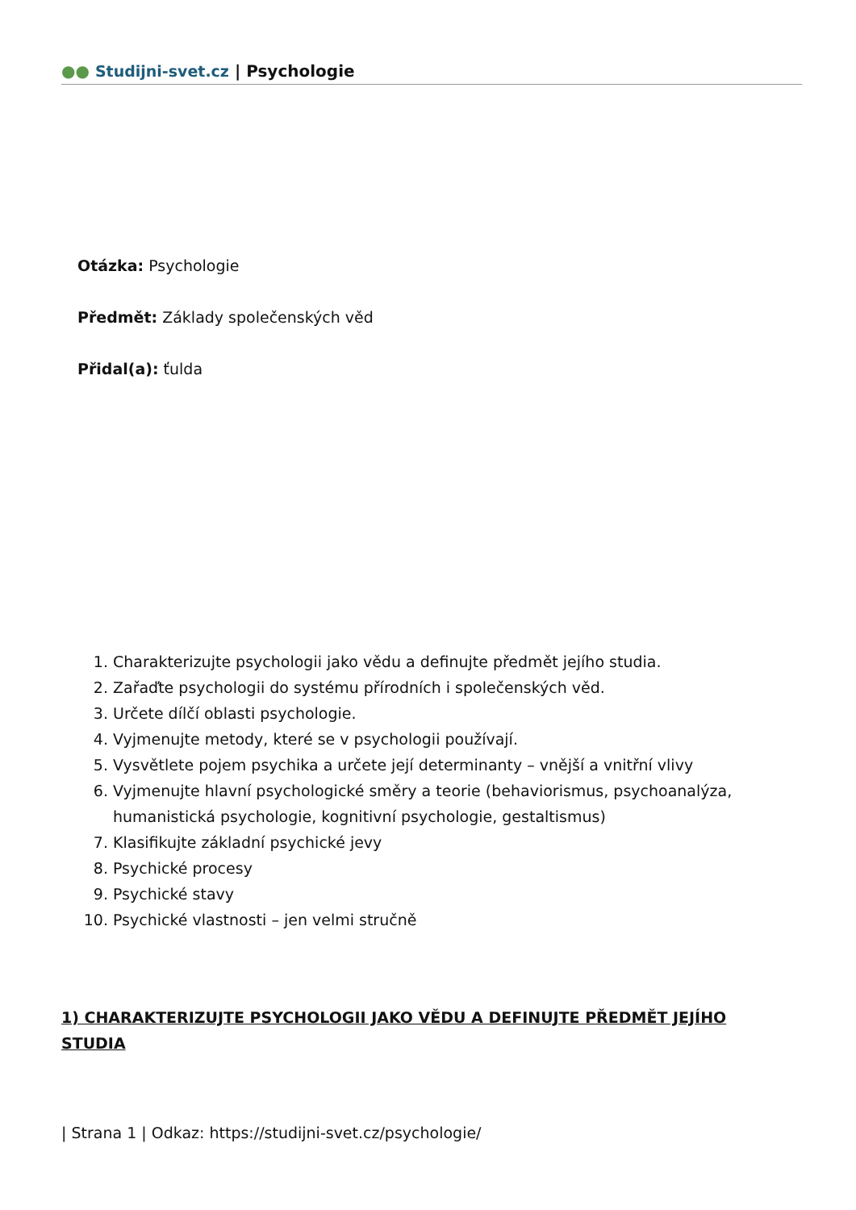●● Studijni-svet.cz | Psychologie
Otázka: Psychologie
Předmět: Základy společenských věd
Přidal(a): ťulda
1. Charakterizujte psychologii jako vědu a definujte předmět jejího studia.
2. Zařaďte psychologii do systému přírodních i společenských věd.
3. Určete dílčí oblasti psychologie.
4. Vyjmenujte metody, které se v psychologii používají.
5. Vysvětlete pojem psychika a určete její determinanty – vnější a vnitřní vlivy
6. Vyjmenujte hlavní psychologické směry a teorie (behaviorismus, psychoanalýza, humanistická psychologie, kognitivní psychologie, gestaltismus)
7. Klasifikujte základní psychické jevy
8. Psychické procesy
9. Psychické stavy
10. Psychické vlastnosti – jen velmi stručně
1) CHARAKTERIZUJTE PSYCHOLOGII JAKO VĚDU A DEFINUJTE PŘEDMĚT JEJÍHO STUDIA
| Strana 1 | Odkaz: https://studijni-svet.cz/psychologie/